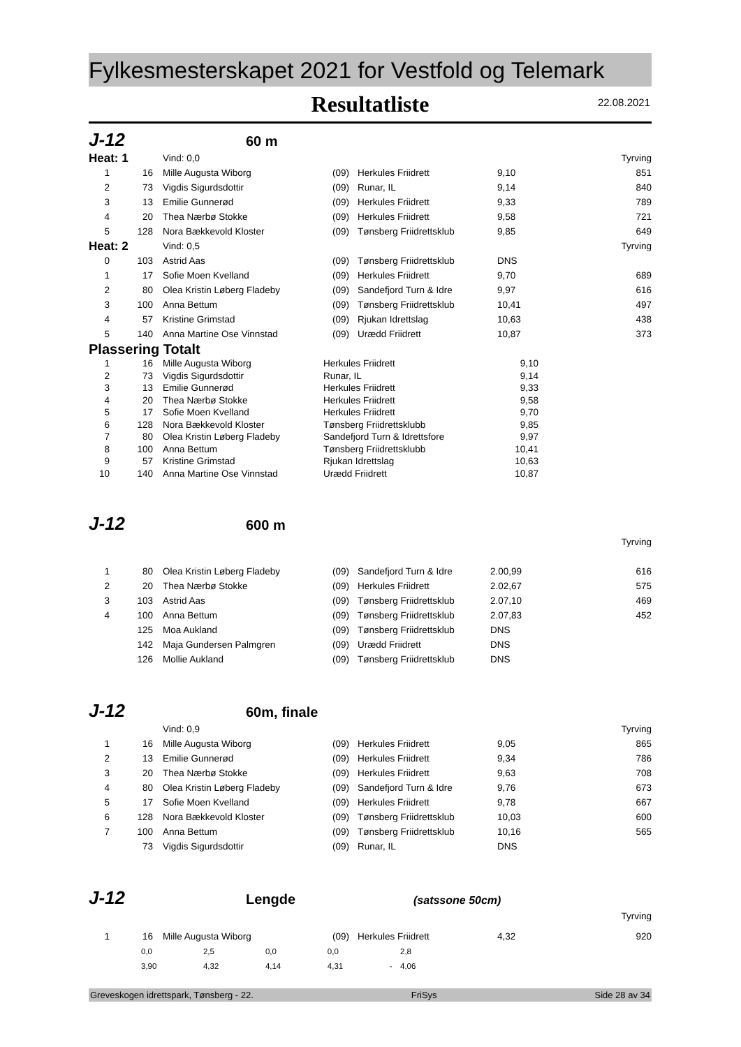Fylkesmesterskapet 2021 for Vestfold og Telemark
Resultatliste
22.08.2021
J-12 60 m
| Heat: 1 | | | Vind: 0,0 | | | | Tyrving |
| 1 | 16 | | Mille Augusta Wiborg | (09) | Herkules Friidrett | 9,10 | 851 |
| 2 | 73 | | Vigdis Sigurdsdottir | (09) | Runar, IL | 9,14 | 840 |
| 3 | 13 | | Emilie Gunnerød | (09) | Herkules Friidrett | 9,33 | 789 |
| 4 | 20 | | Thea Nærbø Stokke | (09) | Herkules Friidrett | 9,58 | 721 |
| 5 | 128 | | Nora Bækkevold Kloster | (09) | Tønsberg Friidrettsklub | 9,85 | 649 |
| Heat: 2 | | | Vind: 0,5 | | | | Tyrving |
| 0 | 103 | | Astrid Aas | (09) | Tønsberg Friidrettsklub | DNS | |
| 1 | 17 | | Sofie Moen Kvelland | (09) | Herkules Friidrett | 9,70 | 689 |
| 2 | 80 | | Olea Kristin Løberg Fladeby | (09) | Sandefjord Turn & Idre | 9,97 | 616 |
| 3 | 100 | | Anna Bettum | (09) | Tønsberg Friidrettsklub | 10,41 | 497 |
| 4 | 57 | | Kristine Grimstad | (09) | Rjukan Idrettslag | 10,63 | 438 |
| 5 | 140 | | Anna Martine Ose Vinnstad | (09) | Urædd Friidrett | 10,87 | 373 |
Plassering Totalt
| 1 | 16 | | Mille Augusta Wiborg | Herkules Friidrett | 9,10 | |
| 2 | 73 | | Vigdis Sigurdsdottir | Runar, IL | 9,14 | |
| 3 | 13 | | Emilie Gunnerød | Herkules Friidrett | 9,33 | |
| 4 | 20 | | Thea Nærbø Stokke | Herkules Friidrett | 9,58 | |
| 5 | 17 | | Sofie Moen Kvelland | Herkules Friidrett | 9,70 | |
| 6 | 128 | | Nora Bækkevold Kloster | Tønsberg Friidrettsklubb | 9,85 | |
| 7 | 80 | | Olea Kristin Løberg Fladeby | Sandefjord Turn & Idrettsfore | 9,97 | |
| 8 | 100 | | Anna Bettum | Tønsberg Friidrettsklubb | 10,41 | |
| 9 | 57 | | Kristine Grimstad | Rjukan Idrettslag | 10,63 | |
| 10 | 140 | | Anna Martine Ose Vinnstad | Urædd Friidrett | 10,87 | |
J-12 600 m
| | | | | | | | Tyrving |
| 1 | 80 | | Olea Kristin Løberg Fladeby | (09) | Sandefjord Turn & Idre | 2.00,99 | 616 |
| 2 | 20 | | Thea Nærbø Stokke | (09) | Herkules Friidrett | 2.02,67 | 575 |
| 3 | 103 | | Astrid Aas | (09) | Tønsberg Friidrettsklub | 2.07,10 | 469 |
| 4 | 100 | | Anna Bettum | (09) | Tønsberg Friidrettsklub | 2.07,83 | 452 |
| | 125 | | Moa Aukland | (09) | Tønsberg Friidrettsklub | DNS | |
| | 142 | | Maja Gundersen Palmgren | (09) | Urædd Friidrett | DNS | |
| | 126 | | Mollie Aukland | (09) | Tønsberg Friidrettsklub | DNS | |
J-12 60m, finale
| | | | Vind: 0,9 | | | | Tyrving |
| 1 | 16 | | Mille Augusta Wiborg | (09) | Herkules Friidrett | 9,05 | 865 |
| 2 | 13 | | Emilie Gunnerød | (09) | Herkules Friidrett | 9,34 | 786 |
| 3 | 20 | | Thea Nærbø Stokke | (09) | Herkules Friidrett | 9,63 | 708 |
| 4 | 80 | | Olea Kristin Løberg Fladeby | (09) | Sandefjord Turn & Idre | 9,76 | 673 |
| 5 | 17 | | Sofie Moen Kvelland | (09) | Herkules Friidrett | 9,78 | 667 |
| 6 | 128 | | Nora Bækkevold Kloster | (09) | Tønsberg Friidrettsklub | 10,03 | 600 |
| 7 | 100 | | Anna Bettum | (09) | Tønsberg Friidrettsklub | 10,16 | 565 |
| | 73 | | Vigdis Sigurdsdottir | (09) | Runar, IL | DNS | |
J-12 Lengde (satssone 50cm)
| | | | | | | | Tyrving |
| 1 | 16 | | Mille Augusta Wiborg | (09) | Herkules Friidrett | 4,32 | 920 |
| 0,0 | 2,5 | 0,0 | 0,0 | | 2,8 |
| 3,90 | 4,32 | 4,14 | 4,31 | - | 4,06 |
Greveskogen idrettspark, Tønsberg - 22. FriSys Side 28 av 34